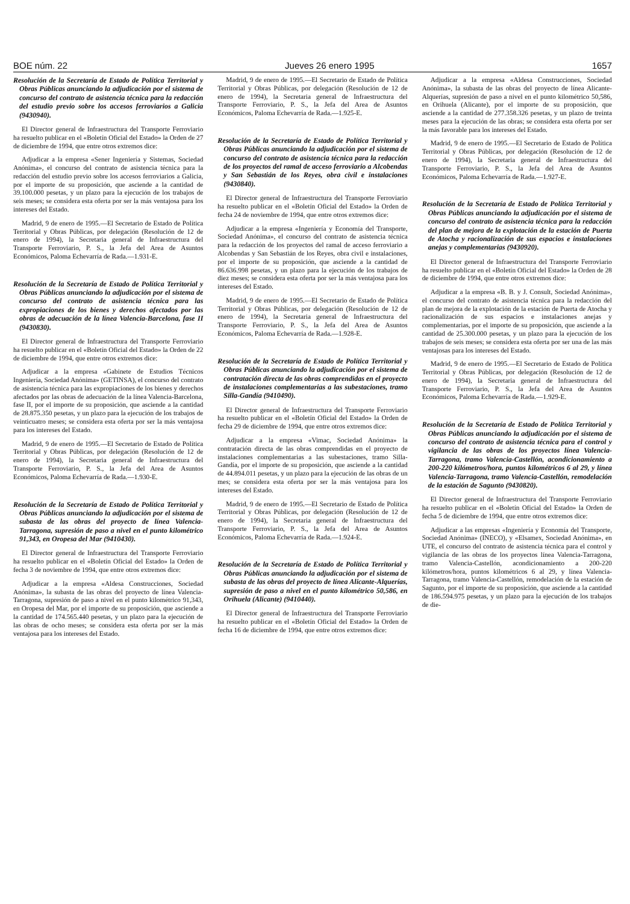BOE núm. 22 Jueves 26 enero 1995 1657
Resolución de la Secretaría de Estado de Política Territorial y Obras Públicas anunciando la adjudicación por el sistema de concurso del contrato de asistencia técnica para la redacción del estudio previo sobre los accesos ferroviarios a Galicia (9430940).
El Director general de Infraestructura del Transporte Ferroviario ha resuelto publicar en el «Boletín Oficial del Estado» la Orden de 27 de diciembre de 1994, que entre otros extremos dice:
Adjudicar a la empresa «Sener Ingeniería y Sistemas, Sociedad Anónima», el concurso del contrato de asistencia técnica para la redacción del estudio previo sobre los accesos ferroviarios a Galicia, por el importe de su proposición, que asciende a la cantidad de 39.100.000 pesetas, y un plazo para la ejecución de los trabajos de seis meses; se considera esta oferta por ser la más ventajosa para los intereses del Estado.
Madrid, 9 de enero de 1995.—El Secretario de Estado de Política Territorial y Obras Públicas, por delegación (Resolución de 12 de enero de 1994), la Secretaria general de Infraestructura del Transporte Ferroviario, P. S., la Jefa del Area de Asuntos Económicos, Paloma Echevarría de Rada.—1.931-E.
Resolución de la Secretaría de Estado de Política Territorial y Obras Públicas anunciando la adjudicación por el sistema de concurso del contrato de asistencia técnica para las expropiaciones de los bienes y derechos afectados por las obras de adecuación de la línea Valencia-Barcelona, fase II (9430830).
El Director general de Infraestructura del Transporte Ferroviario ha resuelto publicar en el «Boletín Oficial del Estado» la Orden de 22 de diciembre de 1994, que entre otros extremos dice:
Adjudicar a la empresa «Gabinete de Estudios Técnicos Ingeniería, Sociedad Anónima» (GETINSA), el concurso del contrato de asistencia técnica para las expropiaciones de los bienes y derechos afectados por las obras de adecuación de la línea Valencia-Barcelona, fase II, por el importe de su proposición, que asciende a la cantidad de 28.875.350 pesetas, y un plazo para la ejecución de los trabajos de veinticuatro meses; se considera esta oferta por ser la más ventajosa para los intereses del Estado.
Madrid, 9 de enero de 1995.—El Secretario de Estado de Política Territorial y Obras Públicas, por delegación (Resolución de 12 de enero de 1994), la Secretaria general de Infraestructura del Transporte Ferroviario, P. S., la Jefa del Area de Asuntos Económicos, Paloma Echevarría de Rada.—1.930-E.
Resolución de la Secretaría de Estado de Política Territorial y Obras Públicas anunciando la adjudicación por el sistema de subasta de las obras del proyecto de línea Valencia-Tarragona, supresión de paso a nivel en el punto kilométrico 91,343, en Oropesa del Mar (9410430).
El Director general de Infraestructura del Transporte Ferroviario ha resuelto publicar en el «Boletín Oficial del Estado» la Orden de fecha 3 de noviembre de 1994, que entre otros extremos dice:
Adjudicar a la empresa «Aldesa Construcciones, Sociedad Anónima», la subasta de las obras del proyecto de línea Valencia-Tarragona, supresión de paso a nivel en el punto kilométrico 91,343, en Oropesa del Mar, por el importe de su proposición, que asciende a la cantidad de 174.565.440 pesetas, y un plazo para la ejecución de las obras de ocho meses; se considera esta oferta por ser la más ventajosa para los intereses del Estado.
Madrid, 9 de enero de 1995.—El Secretario de Estado de Política Territorial y Obras Públicas, por delegación (Resolución de 12 de enero de 1994), la Secretaria general de Infraestructura del Transporte Ferroviario, P. S., la Jefa del Area de Asuntos Económicos, Paloma Echevarría de Rada.—1.925-E.
Resolución de la Secretaría de Estado de Política Territorial y Obras Públicas anunciando la adjudicación por el sistema de concurso del contrato de asistencia técnica para la redacción de los proyectos del ramal de acceso ferroviario a Alcobendas y San Sebastián de los Reyes, obra civil e instalaciones (9430840).
El Director general de Infraestructura del Transporte Ferroviario ha resuelto publicar en el «Boletín Oficial del Estado» la Orden de fecha 24 de noviembre de 1994, que entre otros extremos dice:
Adjudicar a la empresa «Ingeniería y Economía del Transporte, Sociedad Anónima», el concurso del contrato de asistencia técnica para la redacción de los proyectos del ramal de acceso ferroviario a Alcobendas y San Sebastián de los Reyes, obra civil e instalaciones, por el importe de su proposición, que asciende a la cantidad de 86.636.998 pesetas, y un plazo para la ejecución de los trabajos de diez meses; se considera esta oferta por ser la más ventajosa para los intereses del Estado.
Madrid, 9 de enero de 1995.—El Secretario de Estado de Política Territorial y Obras Públicas, por delegación (Resolución de 12 de enero de 1994), la Secretaria general de Infraestructura del Transporte Ferroviario, P. S., la Jefa del Area de Asuntos Económicos, Paloma Echevarría de Rada.—1.928-E.
Resolución de la Secretaría de Estado de Política Territorial y Obras Públicas anunciando la adjudicación por el sistema de contratación directa de las obras comprendidas en el proyecto de instalaciones complementarias a las subestaciones, tramo Silla-Gandía (9410490).
El Director general de Infraestructura del Transporte Ferroviario ha resuelto publicar en el «Boletín Oficial del Estado» la Orden de fecha 29 de diciembre de 1994, que entre otros extremos dice:
Adjudicar a la empresa «Vimac, Sociedad Anónima» la contratación directa de las obras comprendidas en el proyecto de instalaciones complementarias a las subestaciones, tramo Silla-Gandía, por el importe de su proposición, que asciende a la cantidad de 44.894.011 pesetas, y un plazo para la ejecución de las obras de un mes; se considera esta oferta por ser la más ventajosa para los intereses del Estado.
Madrid, 9 de enero de 1995.—El Secretario de Estado de Política Territorial y Obras Públicas, por delegación (Resolución de 12 de enero de 1994), la Secretaria general de Infraestructura del Transporte Ferroviario, P. S., la Jefa del Area de Asuntos Económicos, Paloma Echevarría de Rada.—1.924-E.
Resolución de la Secretaría de Estado de Política Territorial y Obras Públicas anunciando la adjudicación por el sistema de subasta de las obras del proyecto de línea Alicante-Alquerías, supresión de paso a nivel en el punto kilométrico 50,586, en Orihuela (Alicante) (9410440).
El Director general de Infraestructura del Transporte Ferroviario ha resuelto publicar en el «Boletín Oficial del Estado» la Orden de fecha 16 de diciembre de 1994, que entre otros extremos dice:
Adjudicar a la empresa «Aldesa Construcciones, Sociedad Anónima», la subasta de las obras del proyecto de línea Alicante-Alquerías, supresión de paso a nivel en el punto kilométrico 50,586, en Orihuela (Alicante), por el importe de su proposición, que asciende a la cantidad de 277.358.326 pesetas, y un plazo de treinta meses para la ejecución de las obras; se considera esta oferta por ser la más favorable para los intereses del Estado.
Madrid, 9 de enero de 1995.—El Secretario de Estado de Política Territorial y Obras Públicas, por delegación (Resolución de 12 de enero de 1994), la Secretaria general de Infraestructura del Transporte Ferroviario, P. S., la Jefa del Area de Asuntos Económicos, Paloma Echevarría de Rada.—1.927-E.
Resolución de la Secretaría de Estado de Política Territorial y Obras Públicas anunciando la adjudicación por el sistema de concurso del contrato de asistencia técnica para la redacción del plan de mejora de la explotación de la estación de Puerta de Atocha y racionalización de sus espacios e instalaciones anejas y complementarias (9430920).
El Director general de Infraestructura del Transporte Ferroviario ha resuelto publicar en el «Boletín Oficial del Estado» la Orden de 28 de diciembre de 1994, que entre otros extremos dice:
Adjudicar a la empresa «B. B. y J. Consult, Sociedad Anónima», el concurso del contrato de asistencia técnica para la redacción del plan de mejora de la explotación de la estación de Puerta de Atocha y racionalización de sus espacios e instalaciones anejas y complementarias, por el importe de su proposición, que asciende a la cantidad de 25.300.000 pesetas, y un plazo para la ejecución de los trabajos de seis meses; se considera esta oferta por ser una de las más ventajosas para los intereses del Estado.
Madrid, 9 de enero de 1995.—El Secretario de Estado de Política Territorial y Obras Públicas, por delegación (Resolución de 12 de enero de 1994), la Secretaria general de Infraestructura del Transporte Ferroviario, P. S., la Jefa del Area de Asuntos Económicos, Paloma Echevarría de Rada.—1.929-E.
Resolución de la Secretaría de Estado de Política Territorial y Obras Públicas anunciando la adjudicación por el sistema de concurso del contrato de asistencia técnica para el control y vigilancia de las obras de los proyectos línea Valencia-Tarragona, tramo Valencia-Castellón, acondicionamiento a 200-220 kilómetros/hora, puntos kilométricos 6 al 29, y línea Valencia-Tarragona, tramo Valencia-Castellón, remodelación de la estación de Sagunto (9430820).
El Director general de Infraestructura del Transporte Ferroviario ha resuelto publicar en el «Boletín Oficial del Estado» la Orden de fecha 5 de diciembre de 1994, que entre otros extremos dice:
Adjudicar a las empresas «Ingeniería y Economía del Transporte, Sociedad Anónima» (INECO), y «Elsamex, Sociedad Anónima», en UTE, el concurso del contrato de asistencia técnica para el control y vigilancia de las obras de los proyectos línea Valencia-Tarragona, tramo Valencia-Castellón, acondicionamiento a 200-220 kilómetros/hora, puntos kilométricos 6 al 29, y línea Valencia-Tarragona, tramo Valencia-Castellón, remodelación de la estación de Sagunto, por el importe de su proposición, que asciende a la cantidad de 186.594.975 pesetas, y un plazo para la ejecución de los trabajos de die-